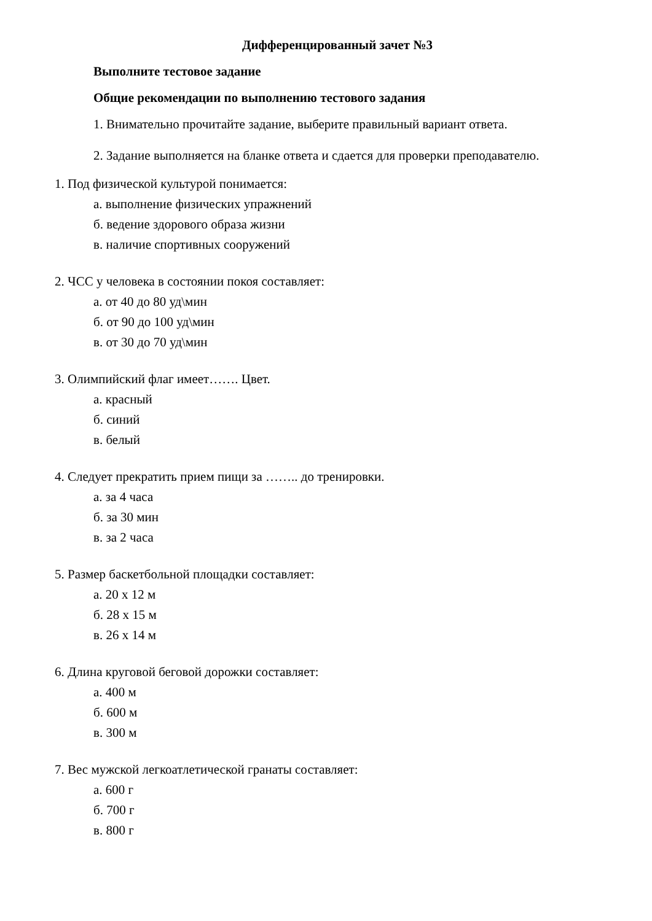Дифференцированный зачет №3
Выполните тестовое задание
Общие рекомендации по выполнению тестового задания
1. Внимательно прочитайте задание, выберите правильный вариант ответа.
2. Задание выполняется на бланке ответа и сдается для проверки преподавателю.
1. Под физической культурой понимается:
а. выполнение физических упражнений
б. ведение здорового образа жизни
в. наличие спортивных сооружений
2. ЧСС у человека в состоянии покоя составляет:
а. от 40 до 80 уд\мин
б. от 90 до 100 уд\мин
в. от 30 до 70 уд\мин
3. Олимпийский флаг имеет……. Цвет.
а. красный
б. синий
в. белый
4. Следует прекратить прием пищи за …….. до тренировки.
а. за 4 часа
б. за 30 мин
в. за 2 часа
5. Размер баскетбольной площадки составляет:
а. 20 х 12 м
б. 28 х 15 м
в. 26 х 14 м
6. Длина круговой беговой дорожки составляет:
а. 400 м
б. 600 м
в. 300 м
7. Вес мужской легкоатлетической гранаты составляет:
а. 600 г
б. 700 г
в. 800 г